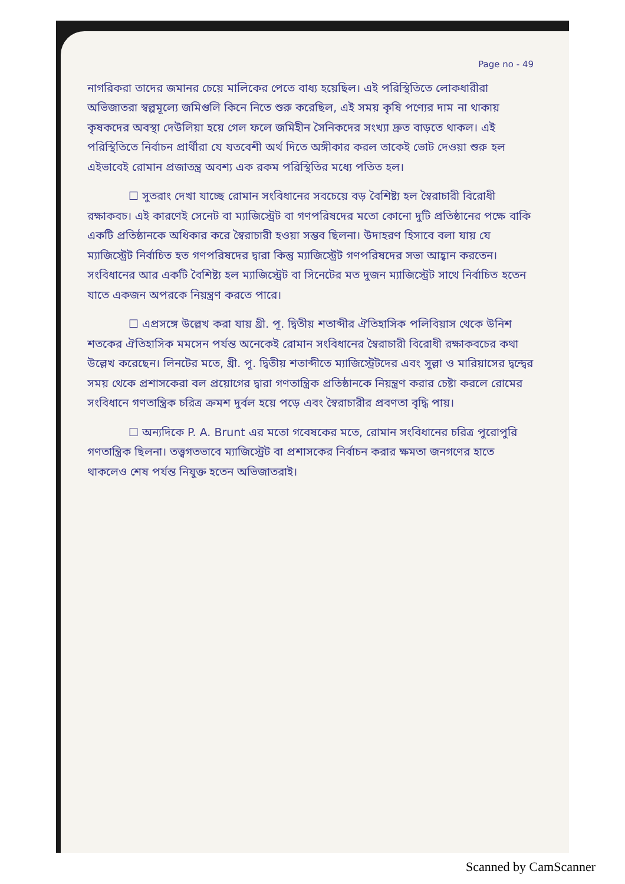Page no - 49
নাগরিকরা তাদের জমানর চেয়ে মালিকের পেতে বাধ্য হয়েছিল। এই পরিস্থিতিতে লোকধারীরা অভিজাতরা স্বল্পমূল্যে জমিগুলি কিনে নিতে শুরু করেছিল, এই সময় কৃষি পণ্যের দাম না থাকায় কৃষকদের অবস্থা দেউলিয়া হয়ে গেল ফলে জমিহীন সৈনিকদের সংখ্যা দ্রুত বাড়তে থাকল। এই পরিস্থিতিতে নির্বাচন প্রার্থীরা যে যতবেশী অর্থ দিতে অঙ্গীকার করল তাকেই ভোট দেওয়া শুরু হল এইভাবেই রোমান প্রজাতন্ত্র অবশ্য এক রকম পরিস্থিতির মধ্যে পতিত হল।
☐ সুতরাং দেখা যাচ্ছে রোমান সংবিধানের সবচেয়ে বড় বৈশিষ্ট্য হল স্বৈরাচারী বিরোধী রক্ষাকবচ। এই কারণেই সেনেট বা ম্যাজিস্ট্রেট বা গণপরিষদের মতো কোনো দুটি প্রতিষ্ঠানের পক্ষে বাকি একটি প্রতিষ্ঠানকে অধিকার করে স্বৈরাচারী হওয়া সম্ভব ছিলনা। উদাহরণ হিসাবে বলা যায় যে ম্যাজিস্ট্রেট নির্বাচিত হত গণপরিষদের দ্বারা কিন্তু ম্যাজিস্ট্রেট গণপরিষদের সভা আহ্বান করতেন। সংবিধানের আর একটি বৈশিষ্ট্য হল ম্যাজিস্ট্রেট বা সিনেটের মত দুজন ম্যাজিস্ট্রেট সাথে নির্বাচিত হতেন যাতে একজন অপরকে নিয়ন্ত্রণ করতে পারে।
☐ এপ্রসঙ্গে উল্লেখ করা যায় খ্রী. পূ. দ্বিতীয় শতাব্দীর ঐতিহাসিক পলিবিয়াস থেকে উনিশ শতকের ঐতিহাসিক মমসেন পর্যন্ত অনেকেই রোমান সংবিধানের স্বৈরাচারী বিরোধী রক্ষাকবচের কথা উল্লেখ করেছেন। লিনটের মতে, খ্রী. পূ. দ্বিতীয় শতাব্দীতে ম্যাজিস্ট্রেটদের এবং সুল্লা ও মারিয়াসের দ্বন্দ্বের সময় থেকে প্রশাসকেরা বল প্রয়োগের দ্বারা গণতান্ত্রিক প্রতিষ্ঠানকে নিয়ন্ত্রণ করার চেষ্টা করলে রোমের সংবিধানে গণতান্ত্রিক চরিত্র ক্রমশ দুর্বল হয়ে পড়ে এবং স্বৈরাচারীর প্রবণতা বৃদ্ধি পায়।
☐ অন্যদিকে P. A. Brunt এর মতো গবেষকের মতে, রোমান সংবিধানের চরিত্র পুরোপুরি গণতান্ত্রিক ছিলনা। তত্ত্বগতভাবে ম্যাজিস্ট্রেট বা প্রশাসকের নির্বাচন করার ক্ষমতা জনগণের হাতে থাকলেও শেষ পর্যন্ত নিযুক্ত হতেন অভিজাতরাই।
Scanned by CamScanner